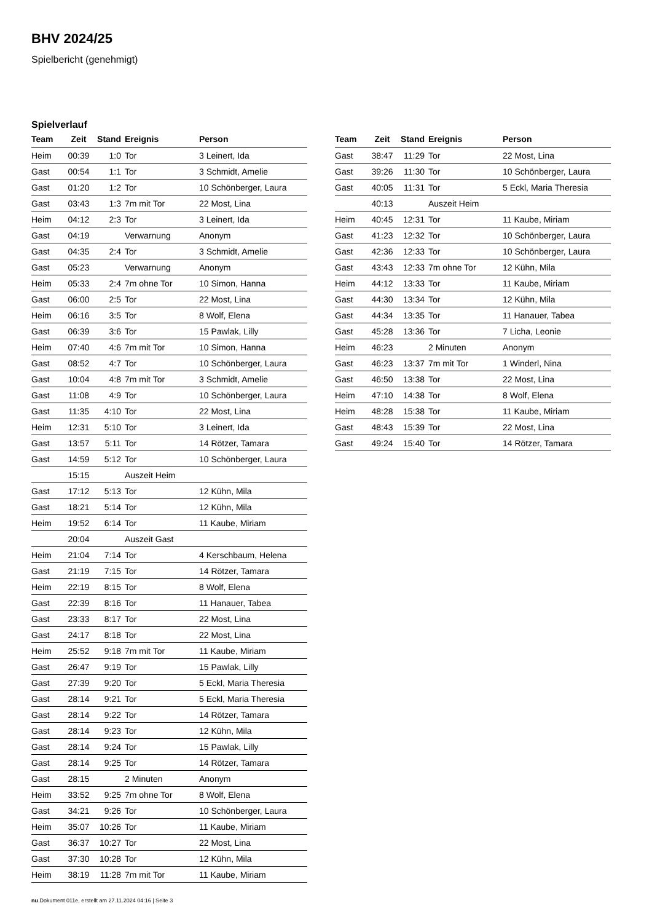BHV 2024/25
Spielbericht (genehmigt)
Spielverlauf
| Team | Zeit | Stand | Ereignis | Person |
| --- | --- | --- | --- | --- |
| Heim | 00:39 | 1:0 | Tor | 3 Leinert, Ida |
| Gast | 00:54 | 1:1 | Tor | 3 Schmidt, Amelie |
| Gast | 01:20 | 1:2 | Tor | 10 Schönberger, Laura |
| Gast | 03:43 | 1:3 | 7m mit Tor | 22 Most, Lina |
| Heim | 04:12 | 2:3 | Tor | 3 Leinert, Ida |
| Gast | 04:19 | | Verwarnung | Anonym |
| Gast | 04:35 | 2:4 | Tor | 3 Schmidt, Amelie |
| Gast | 05:23 | | Verwarnung | Anonym |
| Heim | 05:33 | 2:4 | 7m ohne Tor | 10 Simon, Hanna |
| Gast | 06:00 | 2:5 | Tor | 22 Most, Lina |
| Heim | 06:16 | 3:5 | Tor | 8 Wolf, Elena |
| Gast | 06:39 | 3:6 | Tor | 15 Pawlak, Lilly |
| Heim | 07:40 | 4:6 | 7m mit Tor | 10 Simon, Hanna |
| Gast | 08:52 | 4:7 | Tor | 10 Schönberger, Laura |
| Gast | 10:04 | 4:8 | 7m mit Tor | 3 Schmidt, Amelie |
| Gast | 11:08 | 4:9 | Tor | 10 Schönberger, Laura |
| Gast | 11:35 | 4:10 | Tor | 22 Most, Lina |
| Heim | 12:31 | 5:10 | Tor | 3 Leinert, Ida |
| Gast | 13:57 | 5:11 | Tor | 14 Rötzer, Tamara |
| Gast | 14:59 | 5:12 | Tor | 10 Schönberger, Laura |
| | 15:15 | | Auszeit Heim | |
| Gast | 17:12 | 5:13 | Tor | 12 Kühn, Mila |
| Gast | 18:21 | 5:14 | Tor | 12 Kühn, Mila |
| Heim | 19:52 | 6:14 | Tor | 11 Kaube, Miriam |
| | 20:04 | | Auszeit Gast | |
| Heim | 21:04 | 7:14 | Tor | 4 Kerschbaum, Helena |
| Gast | 21:19 | 7:15 | Tor | 14 Rötzer, Tamara |
| Heim | 22:19 | 8:15 | Tor | 8 Wolf, Elena |
| Gast | 22:39 | 8:16 | Tor | 11 Hanauer, Tabea |
| Gast | 23:33 | 8:17 | Tor | 22 Most, Lina |
| Gast | 24:17 | 8:18 | Tor | 22 Most, Lina |
| Heim | 25:52 | 9:18 | 7m mit Tor | 11 Kaube, Miriam |
| Gast | 26:47 | 9:19 | Tor | 15 Pawlak, Lilly |
| Gast | 27:39 | 9:20 | Tor | 5 Eckl, Maria Theresia |
| Gast | 28:14 | 9:21 | Tor | 5 Eckl, Maria Theresia |
| Gast | 28:14 | 9:22 | Tor | 14 Rötzer, Tamara |
| Gast | 28:14 | 9:23 | Tor | 12 Kühn, Mila |
| Gast | 28:14 | 9:24 | Tor | 15 Pawlak, Lilly |
| Gast | 28:14 | 9:25 | Tor | 14 Rötzer, Tamara |
| Gast | 28:15 | | 2 Minuten | Anonym |
| Heim | 33:52 | 9:25 | 7m ohne Tor | 8 Wolf, Elena |
| Gast | 34:21 | 9:26 | Tor | 10 Schönberger, Laura |
| Heim | 35:07 | 10:26 | Tor | 11 Kaube, Miriam |
| Gast | 36:37 | 10:27 | Tor | 22 Most, Lina |
| Gast | 37:30 | 10:28 | Tor | 12 Kühn, Mila |
| Heim | 38:19 | 11:28 | 7m mit Tor | 11 Kaube, Miriam |
| Team | Zeit | Stand | Ereignis | Person |
| --- | --- | --- | --- | --- |
| Gast | 38:47 | 11:29 | Tor | 22 Most, Lina |
| Gast | 39:26 | 11:30 | Tor | 10 Schönberger, Laura |
| Gast | 40:05 | 11:31 | Tor | 5 Eckl, Maria Theresia |
| | 40:13 | | Auszeit Heim | |
| Heim | 40:45 | 12:31 | Tor | 11 Kaube, Miriam |
| Gast | 41:23 | 12:32 | Tor | 10 Schönberger, Laura |
| Gast | 42:36 | 12:33 | Tor | 10 Schönberger, Laura |
| Gast | 43:43 | 12:33 | 7m ohne Tor | 12 Kühn, Mila |
| Heim | 44:12 | 13:33 | Tor | 11 Kaube, Miriam |
| Gast | 44:30 | 13:34 | Tor | 12 Kühn, Mila |
| Gast | 44:34 | 13:35 | Tor | 11 Hanauer, Tabea |
| Gast | 45:28 | 13:36 | Tor | 7 Licha, Leonie |
| Heim | 46:23 | | 2 Minuten | Anonym |
| Gast | 46:23 | 13:37 | 7m mit Tor | 1 Winderl, Nina |
| Gast | 46:50 | 13:38 | Tor | 22 Most, Lina |
| Heim | 47:10 | 14:38 | Tor | 8 Wolf, Elena |
| Heim | 48:28 | 15:38 | Tor | 11 Kaube, Miriam |
| Gast | 48:43 | 15:39 | Tor | 22 Most, Lina |
| Gast | 49:24 | 15:40 | Tor | 14 Rötzer, Tamara |
nu.Dokument 011e, erstellt am 27.11.2024 04:16 | Seite 3